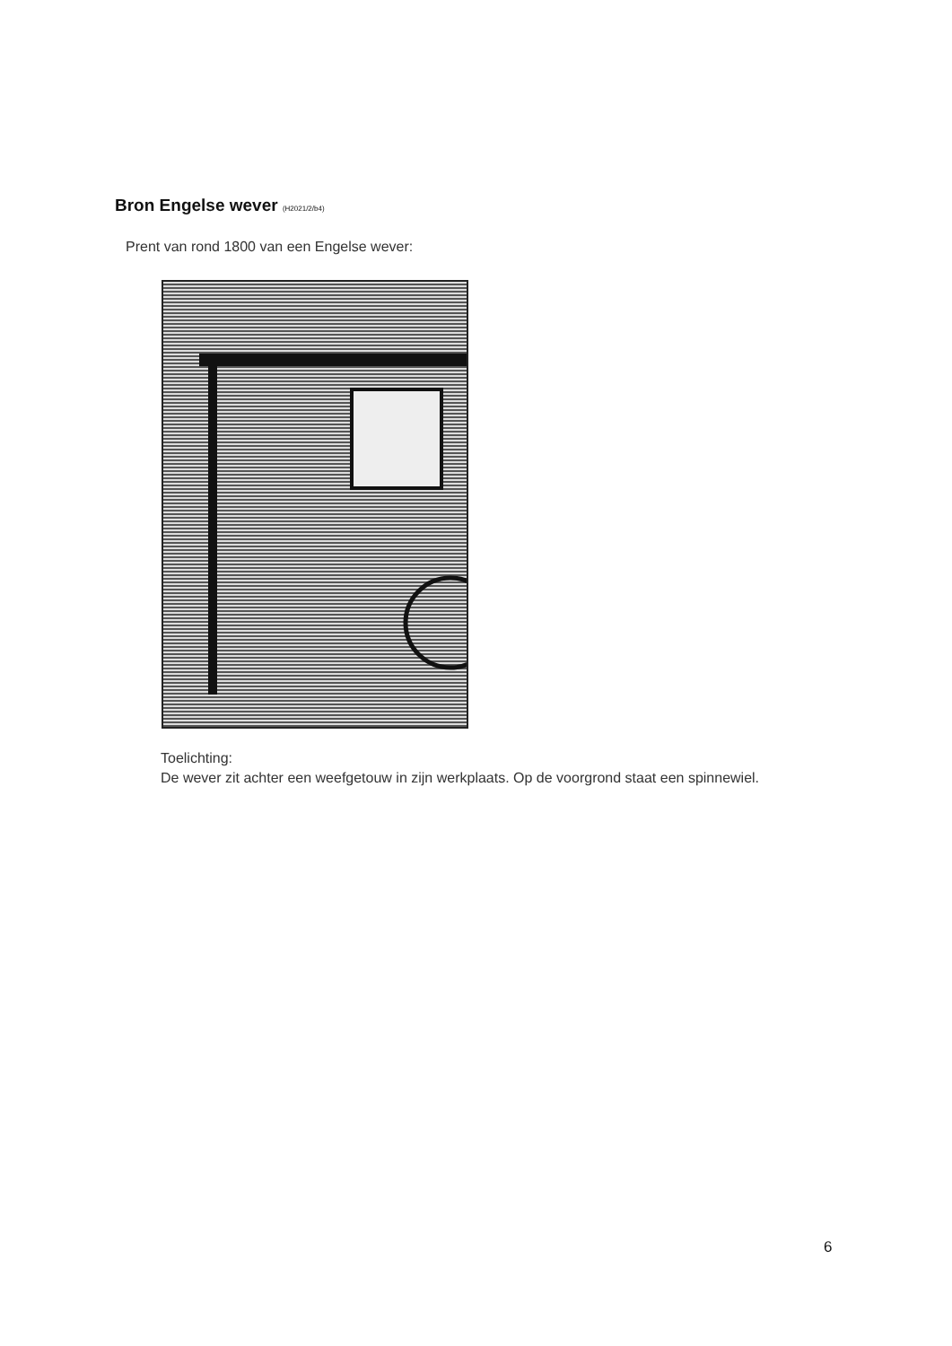Bron Engelse wever (H2021/2/b4)
Prent van rond 1800 van een Engelse wever:
Toelichting:
De wever zit achter een weefgetouw in zijn werkplaats. Op de voorgrond staat een spinnewiel.
6